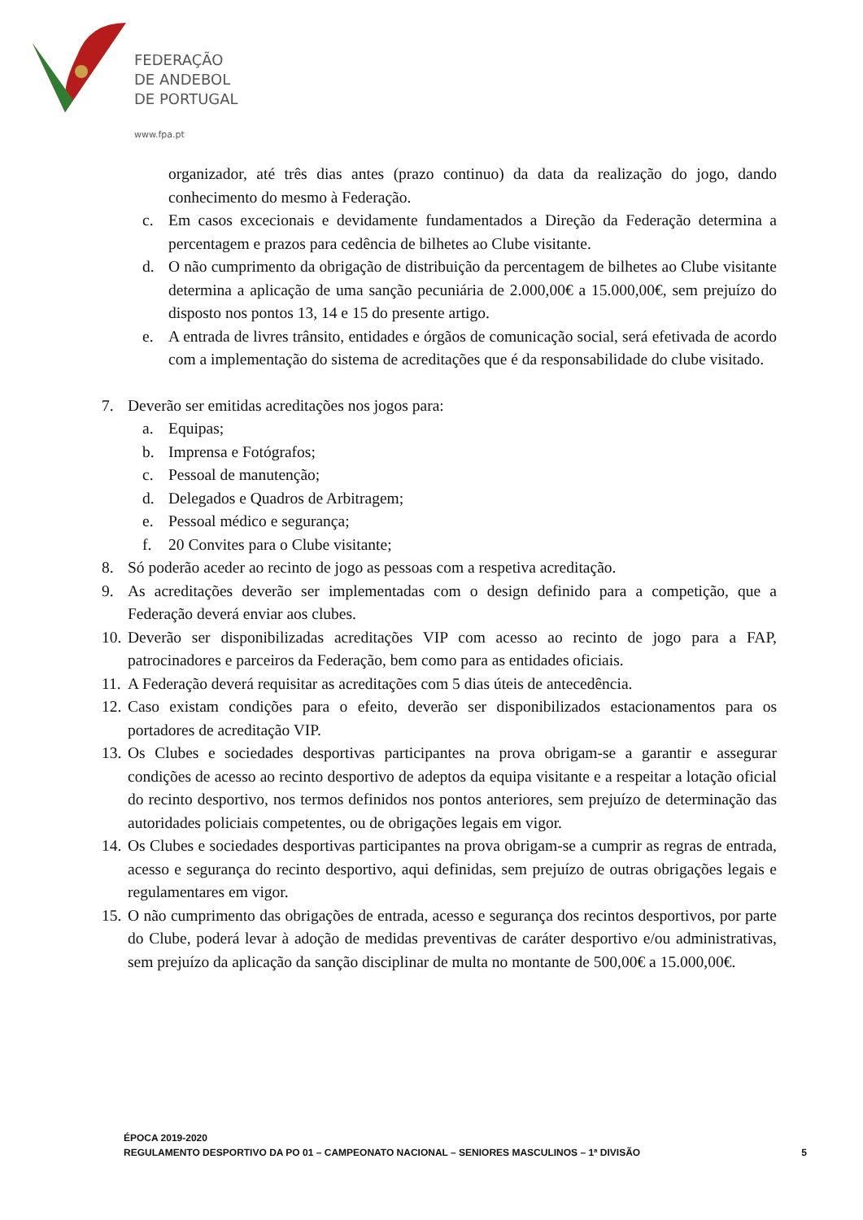FEDERAÇÃO
DE ANDEBOL
DE PORTUGAL
www.fpa.pt
organizador, até três dias antes (prazo continuo) da data da realização do jogo, dando conhecimento do mesmo à Federação.
c. Em casos excecionais e devidamente fundamentados a Direção da Federação determina a percentagem e prazos para cedência de bilhetes ao Clube visitante.
d. O não cumprimento da obrigação de distribuição da percentagem de bilhetes ao Clube visitante determina a aplicação de uma sanção pecuniária de 2.000,00€ a 15.000,00€, sem prejuízo do disposto nos pontos 13, 14 e 15 do presente artigo.
e. A entrada de livres trânsito, entidades e órgãos de comunicação social, será efetivada de acordo com a implementação do sistema de acreditações que é da responsabilidade do clube visitado.
7. Deverão ser emitidas acreditações nos jogos para:
a. Equipas;
b. Imprensa e Fotógrafos;
c. Pessoal de manutenção;
d. Delegados e Quadros de Arbitragem;
e. Pessoal médico e segurança;
f. 20 Convites para o Clube visitante;
8. Só poderão aceder ao recinto de jogo as pessoas com a respetiva acreditação.
9. As acreditações deverão ser implementadas com o design definido para a competição, que a Federação deverá enviar aos clubes.
10. Deverão ser disponibilizadas acreditações VIP com acesso ao recinto de jogo para a FAP, patrocinadores e parceiros da Federação, bem como para as entidades oficiais.
11. A Federação deverá requisitar as acreditações com 5 dias úteis de antecedência.
12. Caso existam condições para o efeito, deverão ser disponibilizados estacionamentos para os portadores de acreditação VIP.
13. Os Clubes e sociedades desportivas participantes na prova obrigam-se a garantir e assegurar condições de acesso ao recinto desportivo de adeptos da equipa visitante e a respeitar a lotação oficial do recinto desportivo, nos termos definidos nos pontos anteriores, sem prejuízo de determinação das autoridades policiais competentes, ou de obrigações legais em vigor.
14. Os Clubes e sociedades desportivas participantes na prova obrigam-se a cumprir as regras de entrada, acesso e segurança do recinto desportivo, aqui definidas, sem prejuízo de outras obrigações legais e regulamentares em vigor.
15. O não cumprimento das obrigações de entrada, acesso e segurança dos recintos desportivos, por parte do Clube, poderá levar à adoção de medidas preventivas de caráter desportivo e/ou administrativas, sem prejuízo da aplicação da sanção disciplinar de multa no montante de 500,00€ a 15.000,00€.
ÉPOCA 2019-2020
REGULAMENTO DESPORTIVO DA PO 01 – CAMPEONATO NACIONAL – SENIORES MASCULINOS – 1ª DIVISÃO
5